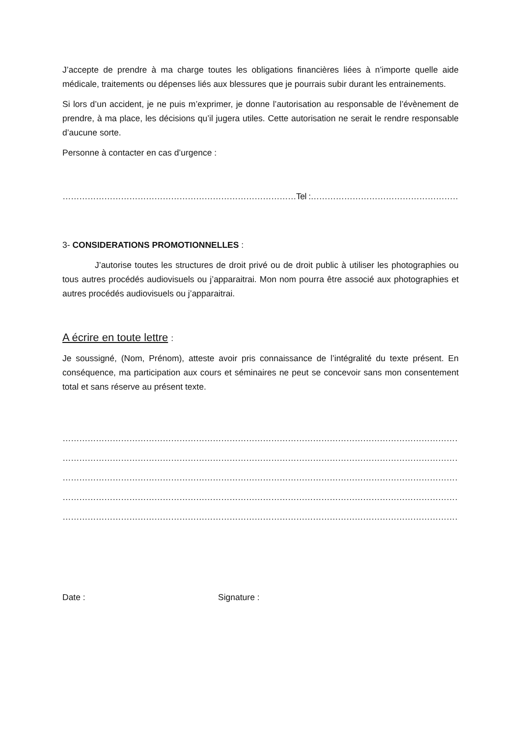J’accepte de prendre à ma charge toutes les obligations financières liées à n’importe quelle aide médicale, traitements ou dépenses liés aux blessures que je pourrais subir durant les entrainements.
Si lors d’un accident, je ne puis m’exprimer, je donne l’autorisation au responsable de l’évènement de prendre, à ma place, les décisions qu’il jugera utiles. Cette autorisation ne serait le rendre responsable d’aucune sorte.
Personne à contacter en cas d’urgence :
…………………………………………………………………………Tel :………………………………………………………
3- CONSIDERATIONS PROMOTIONNELLES :
J’autorise toutes les structures de droit privé ou de droit public à utiliser les photographies ou tous autres procédés audiovisuels ou j’apparaitrai. Mon nom pourra être associé aux photographies et autres procédés audiovisuels ou j’apparaitrai.
A écrire en toute lettre :
Je soussigné, (Nom, Prénom), atteste avoir pris connaissance de l’intégralité du texte présent. En conséquence, ma participation aux cours et séminaires ne peut se concevoir sans mon consentement total et sans réserve au présent texte.
……………………………………………………………………………………………………………………………………
……………………………………………………………………………………………………………………………………
……………………………………………………………………………………………………………………………………
……………………………………………………………………………………………………………………………………
…………………………………………………………………………………………………………………………………
Date : Signature :